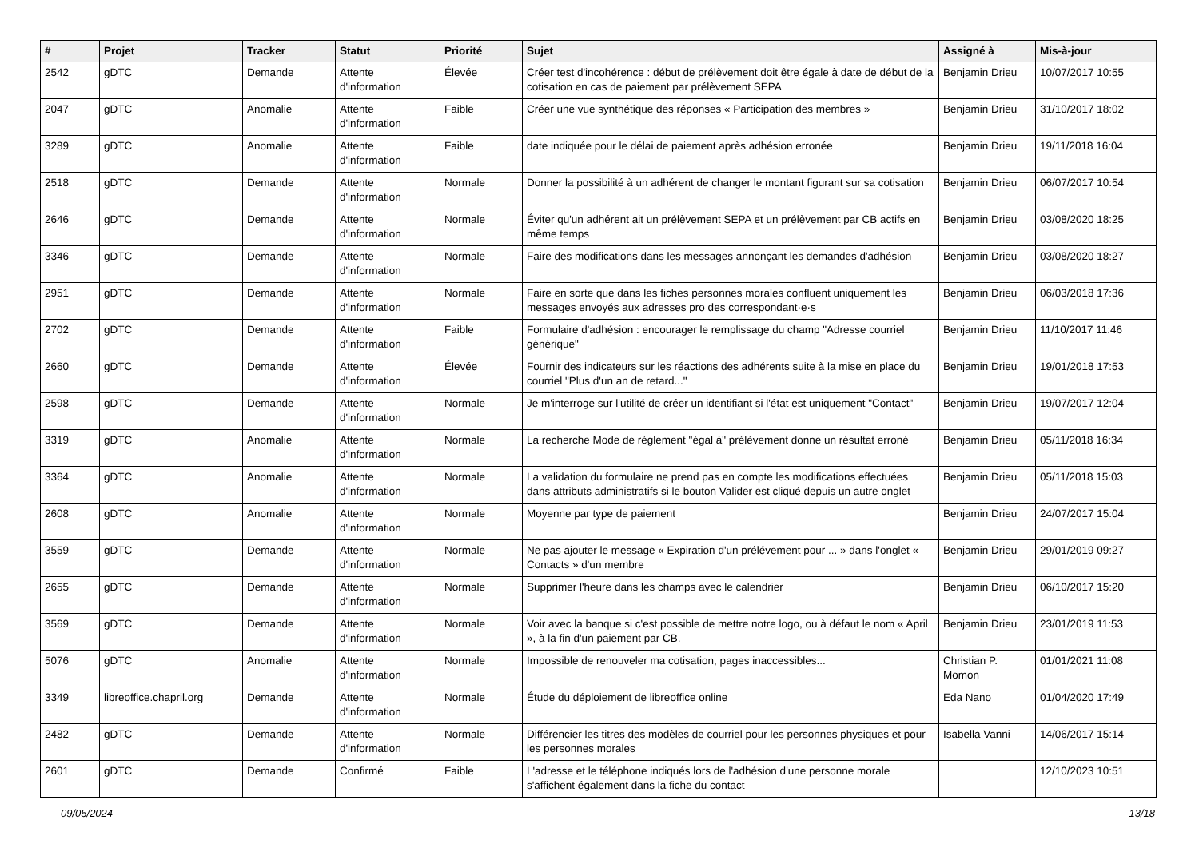| # | Projet | Tracker | Statut | Priorité | Sujet | Assigné à | Mis-à-jour |
| --- | --- | --- | --- | --- | --- | --- | --- |
| 2542 | gDTC | Demande | Attente d'information | Élevée | Créer test d'incohérence : début de prélèvement doit être égale à date de début de la cotisation en cas de paiement par prélèvement SEPA | Benjamin Drieu | 10/07/2017 10:55 |
| 2047 | gDTC | Anomalie | Attente d'information | Faible | Créer une vue synthétique des réponses « Participation des membres » | Benjamin Drieu | 31/10/2017 18:02 |
| 3289 | gDTC | Anomalie | Attente d'information | Faible | date indiquée pour le délai de paiement après adhésion erronée | Benjamin Drieu | 19/11/2018 16:04 |
| 2518 | gDTC | Demande | Attente d'information | Normale | Donner la possibilité à un adhérent de changer le montant figurant sur sa cotisation | Benjamin Drieu | 06/07/2017 10:54 |
| 2646 | gDTC | Demande | Attente d'information | Normale | Éviter qu'un adhérent ait un prélèvement SEPA et un prélèvement par CB actifs en même temps | Benjamin Drieu | 03/08/2020 18:25 |
| 3346 | gDTC | Demande | Attente d'information | Normale | Faire des modifications dans les messages annonçant les demandes d'adhésion | Benjamin Drieu | 03/08/2020 18:27 |
| 2951 | gDTC | Demande | Attente d'information | Normale | Faire en sorte que dans les fiches personnes morales confluent uniquement les messages envoyés aux adresses pro des correspondant·e·s | Benjamin Drieu | 06/03/2018 17:36 |
| 2702 | gDTC | Demande | Attente d'information | Faible | Formulaire d'adhésion : encourager le remplissage du champ "Adresse courriel générique" | Benjamin Drieu | 11/10/2017 11:46 |
| 2660 | gDTC | Demande | Attente d'information | Élevée | Fournir des indicateurs sur les réactions des adhérents suite à la mise en place du courriel "Plus d'un an de retard..." | Benjamin Drieu | 19/01/2018 17:53 |
| 2598 | gDTC | Demande | Attente d'information | Normale | Je m'interroge sur l'utilité de créer un identifiant si l'état est uniquement "Contact" | Benjamin Drieu | 19/07/2017 12:04 |
| 3319 | gDTC | Anomalie | Attente d'information | Normale | La recherche Mode de règlement "égal à" prélèvement donne un résultat erroné | Benjamin Drieu | 05/11/2018 16:34 |
| 3364 | gDTC | Anomalie | Attente d'information | Normale | La validation du formulaire ne prend pas en compte les modifications effectuées dans attributs administratifs si le bouton Valider est cliqué depuis un autre onglet | Benjamin Drieu | 05/11/2018 15:03 |
| 2608 | gDTC | Anomalie | Attente d'information | Normale | Moyenne par type de paiement | Benjamin Drieu | 24/07/2017 15:04 |
| 3559 | gDTC | Demande | Attente d'information | Normale | Ne pas ajouter le message « Expiration d'un prélévement pour ... » dans l'onglet « Contacts » d'un membre | Benjamin Drieu | 29/01/2019 09:27 |
| 2655 | gDTC | Demande | Attente d'information | Normale | Supprimer l'heure dans les champs avec le calendrier | Benjamin Drieu | 06/10/2017 15:20 |
| 3569 | gDTC | Demande | Attente d'information | Normale | Voir avec la banque si c'est possible de mettre notre logo, ou à défaut le nom « April », à la fin d'un paiement par CB. | Benjamin Drieu | 23/01/2019 11:53 |
| 5076 | gDTC | Anomalie | Attente d'information | Normale | Impossible de renouveler ma cotisation, pages inaccessibles... | Christian P. Momon | 01/01/2021 11:08 |
| 3349 | libreoffice.chapril.org | Demande | Attente d'information | Normale | Étude du déploiement de libreoffice online | Eda Nano | 01/04/2020 17:49 |
| 2482 | gDTC | Demande | Attente d'information | Normale | Différencier les titres des modèles de courriel pour les personnes physiques et pour les personnes morales | Isabella Vanni | 14/06/2017 15:14 |
| 2601 | gDTC | Demande | Confirmé | Faible | L'adresse et le téléphone indiqués lors de l'adhésion d'une personne morale s'affichent également dans la fiche du contact | | 12/10/2023 10:51 |
09/05/2024 13/18